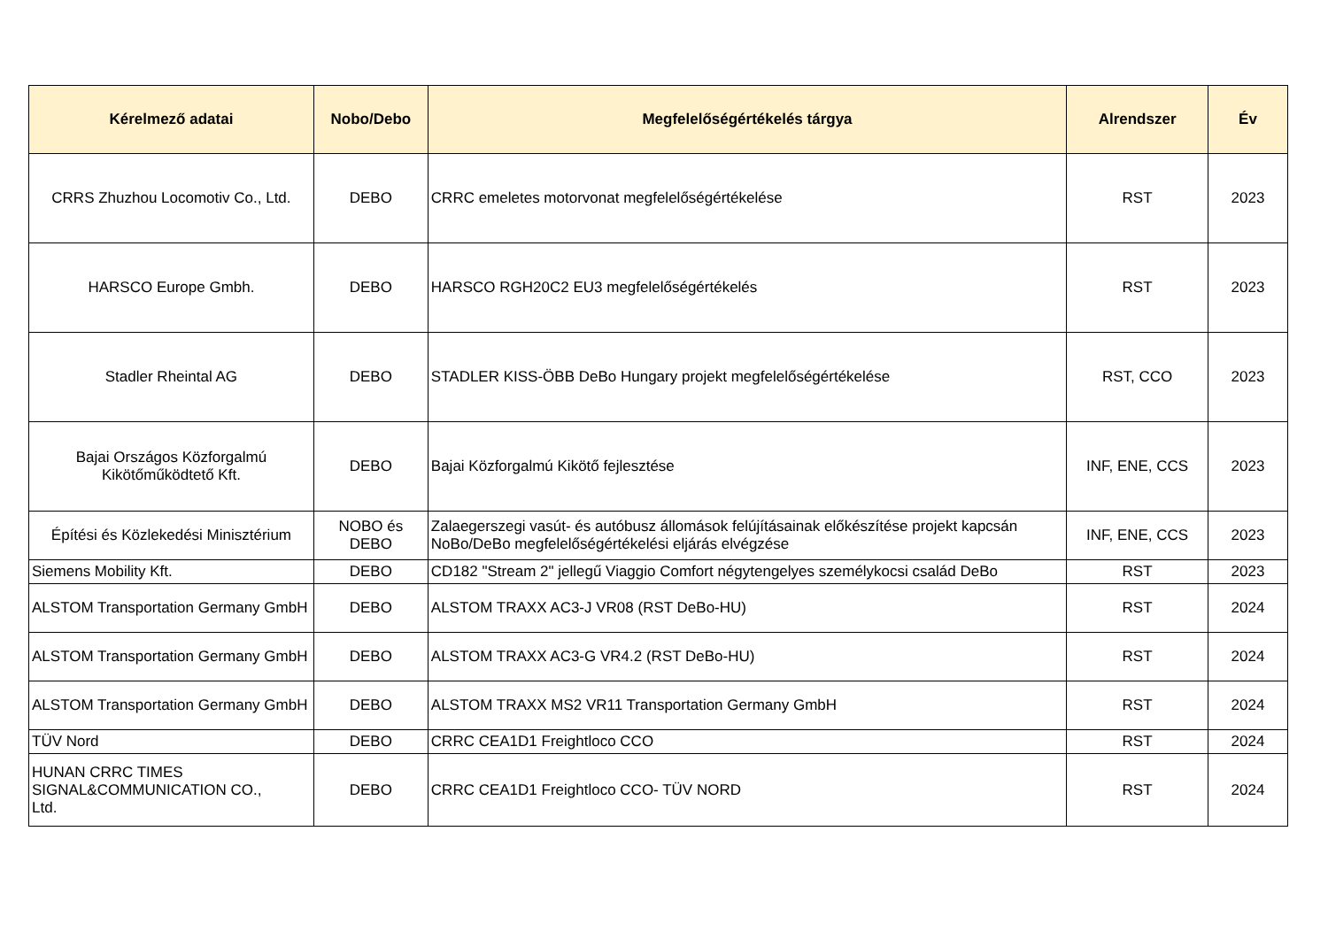| Kérelmező adatai | Nobo/Debo | Megfelelőségértékelés tárgya | Alrendszer | Év |
| --- | --- | --- | --- | --- |
| CRRS Zhuzhou Locomotiv Co., Ltd. | DEBO | CRRC emeletes motorvonat megfelelőségértékelése | RST | 2023 |
| HARSCO Europe Gmbh. | DEBO | HARSCO RGH20C2 EU3 megfelelőségértékelés | RST | 2023 |
| Stadler Rheintal AG | DEBO | STADLER KISS-ÖBB DeBo Hungary projekt megfelelőségértékelése | RST, CCO | 2023 |
| Bajai Országos Közforgalmú Kikötőműködtető Kft. | DEBO | Bajai Közforgalmú Kikötő fejlesztése | INF, ENE, CCS | 2023 |
| Építési és Közlekedési Minisztérium | NOBO és DEBO | Zalaegerszegi vasút- és autóbusz állomások felújításainak előkészítése projekt kapcsán NoBo/DeBo megfelelőségértékelési eljárás elvégzése | INF, ENE, CCS | 2023 |
| Siemens Mobility Kft. | DEBO | CD182 "Stream 2" jellegű Viaggio Comfort négytengelyes személykocsi család DeBo | RST | 2023 |
| ALSTOM Transportation Germany GmbH | DEBO | ALSTOM TRAXX AC3-J VR08 (RST DeBo-HU) | RST | 2024 |
| ALSTOM Transportation Germany GmbH | DEBO | ALSTOM TRAXX AC3-G VR4.2 (RST DeBo-HU) | RST | 2024 |
| ALSTOM Transportation Germany GmbH | DEBO | ALSTOM TRAXX MS2 VR11 Transportation Germany GmbH | RST | 2024 |
| TÜV Nord | DEBO | CRRC CEA1D1 Freightloco CCO | RST | 2024 |
| HUNAN CRRC TIMES SIGNAL&COMMUNICATION CO., Ltd. | DEBO | CRRC CEA1D1 Freightloco CCO- TÜV NORD | RST | 2024 |